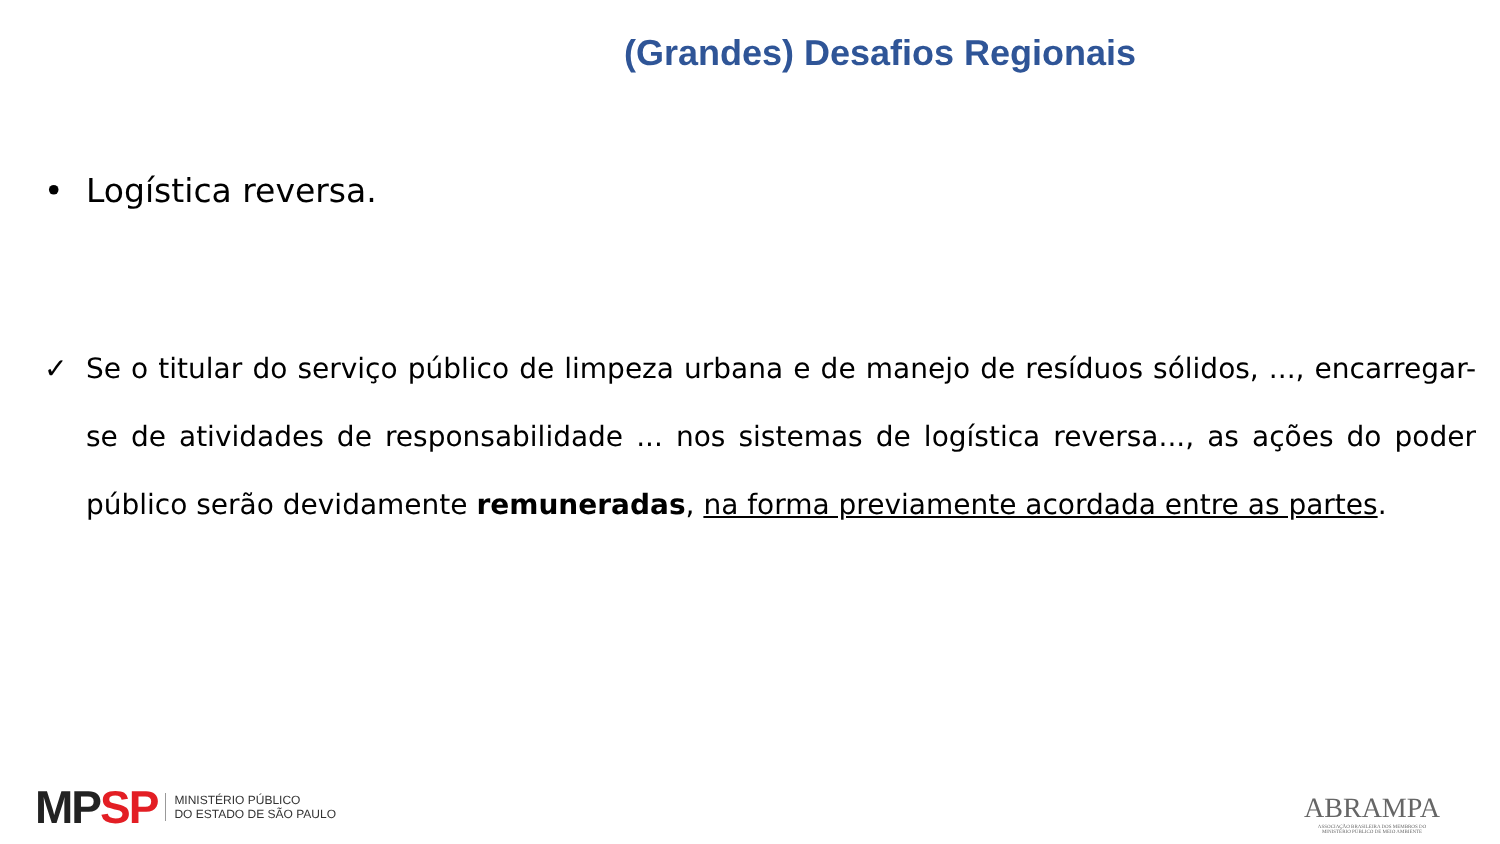(Grandes) Desafios Regionais
• Logística reversa.
✓ Se o titular do serviço público de limpeza urbana e de manejo de resíduos sólidos, ..., encarregar-se de atividades de responsabilidade ... nos sistemas de logística reversa..., as ações do poder público serão devidamente remuneradas, na forma previamente acordada entre as partes.
MP SP
MINISTÉRIO PÚBLICO
DO ESTADO DE SÃO PAULO
ABRAMPA
ASSOCIAÇÃO BRASILEIRA DOS MEMBROS DO
MINISTÉRIO PÚBLICO DE MEIO AMBIENTE